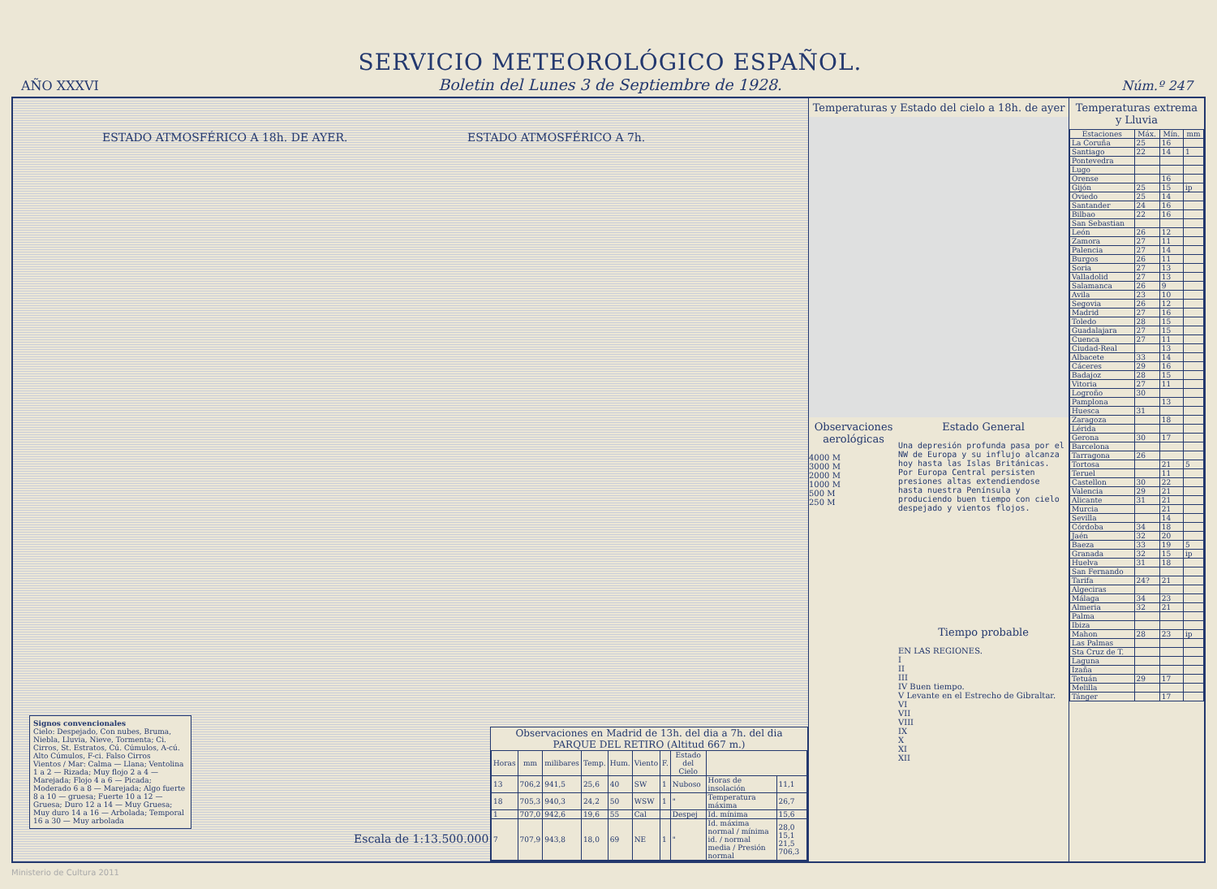AÑO XXXVI
SERVICIO METEOROLÓGICO ESPAÑOL.
Boletin del Lunes 3 de Septiembre de 1928.
Núm.º 247
ESTADO ATMOSFÉRICO A 18h. DE AYER.
ESTADO ATMOSFÉRICO A 7h.
Signos convencionales
Cielo: Despejado, Con nubes, Bruma, Niebla, Lluvia, Nieve, Tormenta; Ci. Cirros, St. Estratos, Cú. Cúmulos, A-cú. Alto Cúmulos, F-ci. Falso Cirros
Vientos / Mar: Calma — Llana; Ventolina 1 a 2 — Rizada; Muy flojo 2 a 4 — Marejada; Flojo 4 a 6 — Picada; Moderado 6 a 8 — Marejada; Algo fuerte 8 a 10 — gruesa; Fuerte 10 a 12 — Gruesa; Duro 12 a 14 — Muy Gruesa; Muy duro 14 a 16 — Arbolada; Temporal 16 a 30 — Muy arbolada
Escala de 1:13.500.000
Observaciones en Madrid de 13h. del dia a 7h. del dia
PARQUE DEL RETIRO (Altitud 667 m.)
| Horas | mm | milibares | Temp. | Hum. | Viento | F. | Estado del Cielo | | |
| --- | --- | --- | --- | --- | --- | --- | --- | --- | --- |
| 13 | 706,2 | 941,5 | 25,6 | 40 | SW | 1 | Nuboso | Horas de insolación | 11,1 |
| 18 | 705,3 | 940,3 | 24,2 | 50 | WSW | 1 | " | Temperatura máxima | 26,7 |
| 1 | 707,0 | 942,6 | 19,6 | 55 | Cal | | Despej | Id. mínima | 15,6 |
| 7 | 707,9 | 943,8 | 18,0 | 69 | NE | 1 | " | Id. máxima normal / mínima id. / normal media / Presión normal | 28,0 15,1 21,5 706,3 |
Temperaturas y Estado del cielo a 18h. de ayer
Observaciones aerológicas
4000 M
3000 M
2000 M
1000 M
500 M
250 M
Estado General
Una depresión profunda pasa por el NW de Europa y su influjo alcanza hoy hasta las Islas Británicas. Por Europa Central persisten presiones altas extendiendose hasta nuestra Península y produciendo buen tiempo con cielo despejado y vientos flojos.
Tiempo probable
EN LAS REGIONES.
I
II
III
IV Buen tiempo.
V Levante en el Estrecho de Gibraltar.
VI
VII
VIII
IX
X
XI
XII
Temperaturas extrema y Lluvia
| Estaciones | Máx. | Mín. | mm |
| --- | --- | --- | --- |
| La Coruña | 25 | 16 | |
| Santiago | 22 | 14 | 1 |
| Pontevedra | | | |
| Lugo | | | |
| Orense | | 16 | |
| Gijón | 25 | 15 | ip |
| Oviedo | 25 | 14 | |
| Santander | 24 | 16 | |
| Bilbao | 22 | 16 | |
| San Sebastian | | | |
| León | 26 | 12 | |
| Zamora | 27 | 11 | |
| Palencia | 27 | 14 | |
| Burgos | 26 | 11 | |
| Soria | 27 | 13 | |
| Valladolid | 27 | 13 | |
| Salamanca | 26 | 9 | |
| Avila | 23 | 10 | |
| Segovia | 26 | 12 | |
| Madrid | 27 | 16 | |
| Toledo | 28 | 15 | |
| Guadalajara | 27 | 15 | |
| Cuenca | 27 | 11 | |
| Ciudad-Real | | 13 | |
| Albacete | 33 | 14 | |
| Cáceres | 29 | 16 | |
| Badajoz | 28 | 15 | |
| Vitoria | 27 | 11 | |
| Logroño | 30 | | |
| Pamplona | | 13 | |
| Huesca | 31 | | |
| Zaragoza | | 18 | |
| Lérida | | | |
| Gerona | 30 | 17 | |
| Barcelona | | | |
| Tarragona | 26 | | |
| Tortosa | | 21 | 5 |
| Teruel | | 11 | |
| Castellon | 30 | 22 | |
| Valencia | 29 | 21 | |
| Alicante | 31 | 21 | |
| Murcia | | 21 | |
| Sevilla | | 14 | |
| Córdoba | 34 | 18 | |
| Jaén | 32 | 20 | |
| Baeza | 33 | 19 | 5 |
| Granada | 32 | 15 | ip |
| Huelva | 31 | 18 | |
| San Fernando | | | |
| Tarifa | 24? | 21 | |
| Algeciras | | | |
| Málaga | 34 | 23 | |
| Almeria | 32 | 21 | |
| Palma | | | |
| Ibiza | | | |
| Mahon | 28 | 23 | ip |
| Las Palmas | | | |
| Sta Cruz de T. | | | |
| Laguna | | | |
| Izaña | | | |
| Tetuán | 29 | 17 | |
| Melilla | | | |
| Tánger | | 17 | |
Ministerio de Cultura 2011